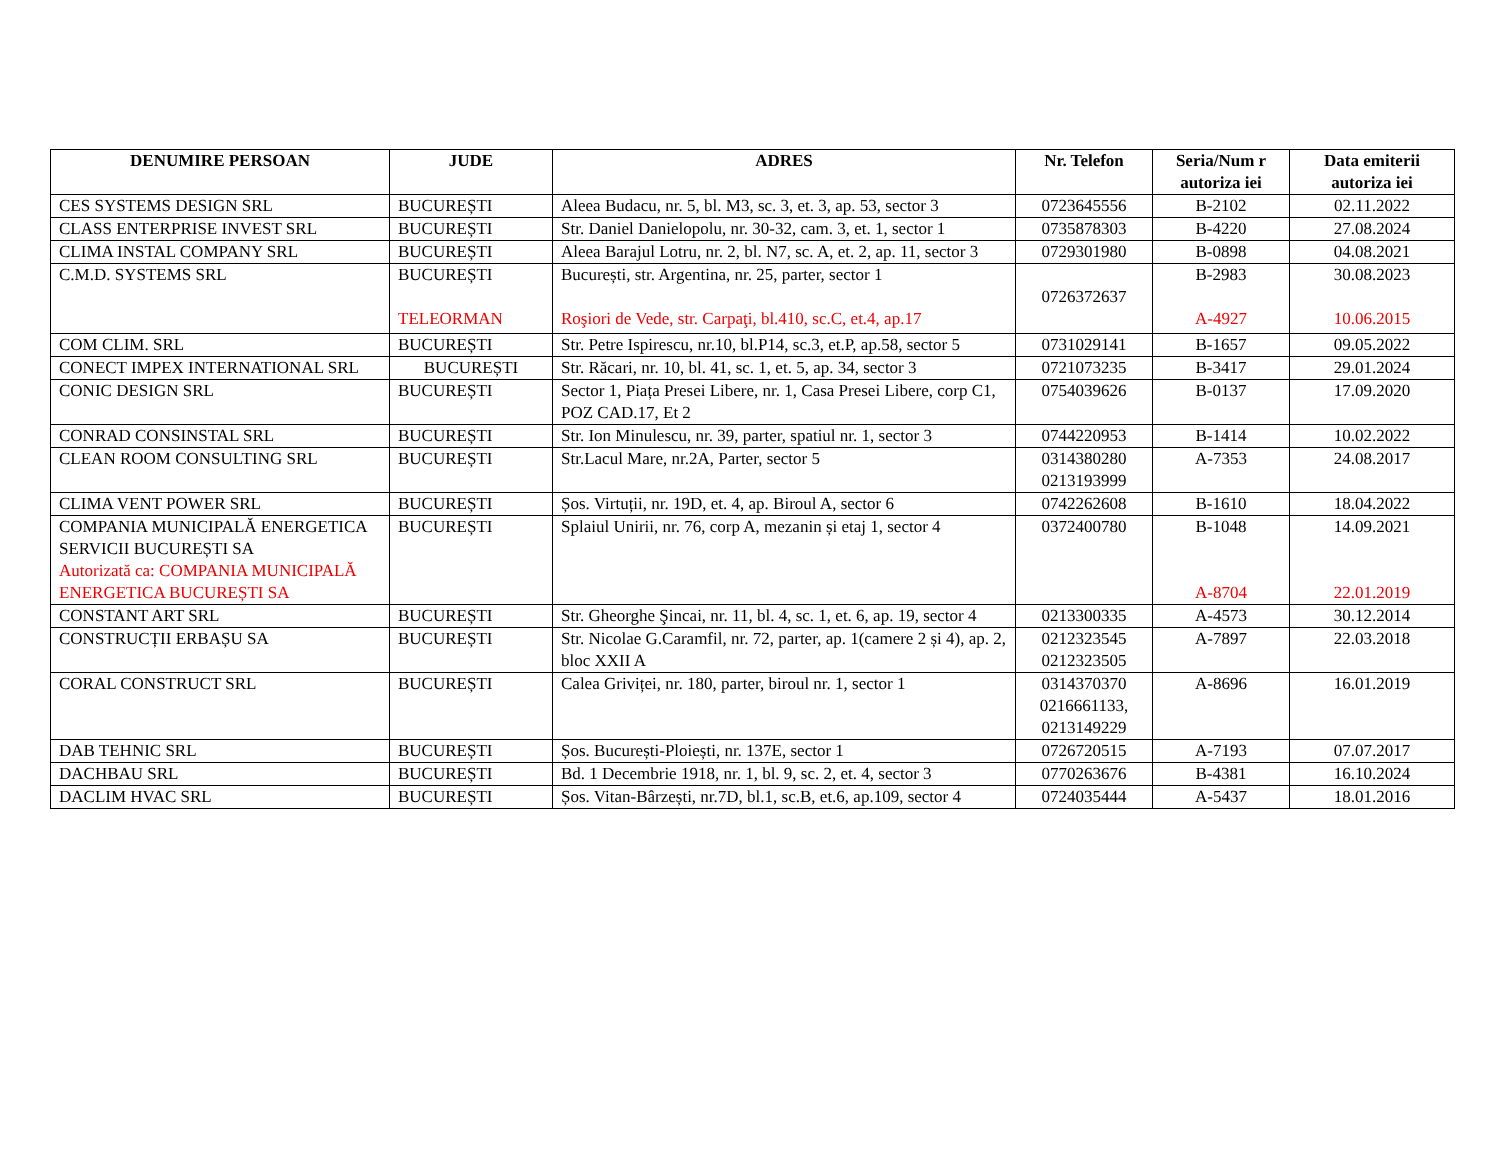| DENUMIRE PERSOAN | JUDE | ADRES | Nr. Telefon | Seria/Num r autoriza iei | Data emiterii autoriza iei |
| --- | --- | --- | --- | --- | --- |
| CES SYSTEMS DESIGN SRL | BUCUREȘTI | Aleea Budacu, nr. 5, bl. M3, sc. 3, et. 3, ap. 53, sector 3 | 0723645556 | B-2102 | 02.11.2022 |
| CLASS ENTERPRISE INVEST SRL | BUCUREȘTI | Str. Daniel Danielopolu, nr. 30-32, cam. 3, et. 1, sector 1 | 0735878303 | B-4220 | 27.08.2024 |
| CLIMA INSTAL COMPANY SRL | BUCUREȘTI | Aleea Barajul Lotru, nr. 2, bl. N7, sc. A, et. 2, ap. 11, sector 3 | 0729301980 | B-0898 | 04.08.2021 |
| C.M.D. SYSTEMS SRL | BUCUREȘTI TELEORMAN | București, str. Argentina, nr. 25, parter, sector 1 Roşiori de Vede, str. Carpaţi, bl.410, sc.C, et.4, ap.17 | 0726372637 | B-2983 A-4927 | 30.08.2023 10.06.2015 |
| COM CLIM. SRL | BUCUREȘTI | Str. Petre Ispirescu, nr.10, bl.P14, sc.3, et.P, ap.58, sector 5 | 0731029141 | B-1657 | 09.05.2022 |
| CONECT IMPEX INTERNATIONAL SRL | BUCUREȘTI | Str. Răcari, nr. 10, bl. 41, sc. 1, et. 5, ap. 34, sector 3 | 0721073235 | B-3417 | 29.01.2024 |
| CONIC DESIGN SRL | BUCUREȘTI | Sector 1, Piața Presei Libere, nr. 1, Casa Presei Libere, corp C1, POZ CAD.17, Et 2 | 0754039626 | B-0137 | 17.09.2020 |
| CONRAD CONSINSTAL SRL | BUCUREȘTI | Str. Ion Minulescu, nr. 39, parter, spatiul nr. 1, sector 3 | 0744220953 | B-1414 | 10.02.2022 |
| CLEAN ROOM CONSULTING SRL | BUCUREȘTI | Str.Lacul Mare, nr.2A, Parter, sector 5 | 0314380280 0213193999 | A-7353 | 24.08.2017 |
| CLIMA VENT POWER SRL | BUCUREȘTI | Șos. Virtuții, nr. 19D, et. 4, ap. Biroul A, sector 6 | 0742262608 | B-1610 | 18.04.2022 |
| COMPANIA MUNICIPALĂ ENERGETICA SERVICII BUCUREȘTI SA Autorizată ca: COMPANIA MUNICIPALĂ ENERGETICA BUCUREȘTI SA | BUCUREȘTI | Splaiul Unirii, nr. 76, corp A, mezanin și etaj 1, sector 4 | 0372400780 | B-1048 A-8704 | 14.09.2021 22.01.2019 |
| CONSTANT ART SRL | BUCUREȘTI | Str. Gheorghe Şincai, nr. 11, bl. 4, sc. 1, et. 6, ap. 19, sector 4 | 0213300335 | A-4573 | 30.12.2014 |
| CONSTRUCȚII ERBAȘU SA | BUCUREȘTI | Str. Nicolae G.Caramfil, nr. 72, parter, ap. 1(camere 2 și 4), ap. 2, bloc XXII A | 0212323545 0212323505 | A-7897 | 22.03.2018 |
| CORAL CONSTRUCT SRL | BUCUREȘTI | Calea Griviței, nr. 180, parter, biroul nr. 1, sector 1 | 0314370370 0216661133, 0213149229 | A-8696 | 16.01.2019 |
| DAB TEHNIC SRL | BUCUREȘTI | Șos. București-Ploiești, nr. 137E, sector 1 | 0726720515 | A-7193 | 07.07.2017 |
| DACHBAU SRL | BUCUREȘTI | Bd. 1 Decembrie 1918, nr. 1, bl. 9, sc. 2, et. 4, sector 3 | 0770263676 | B-4381 | 16.10.2024 |
| DACLIM HVAC SRL | BUCUREȘTI | Șos. Vitan-Bârzești, nr.7D, bl.1, sc.B, et.6, ap.109, sector 4 | 0724035444 | A-5437 | 18.01.2016 |